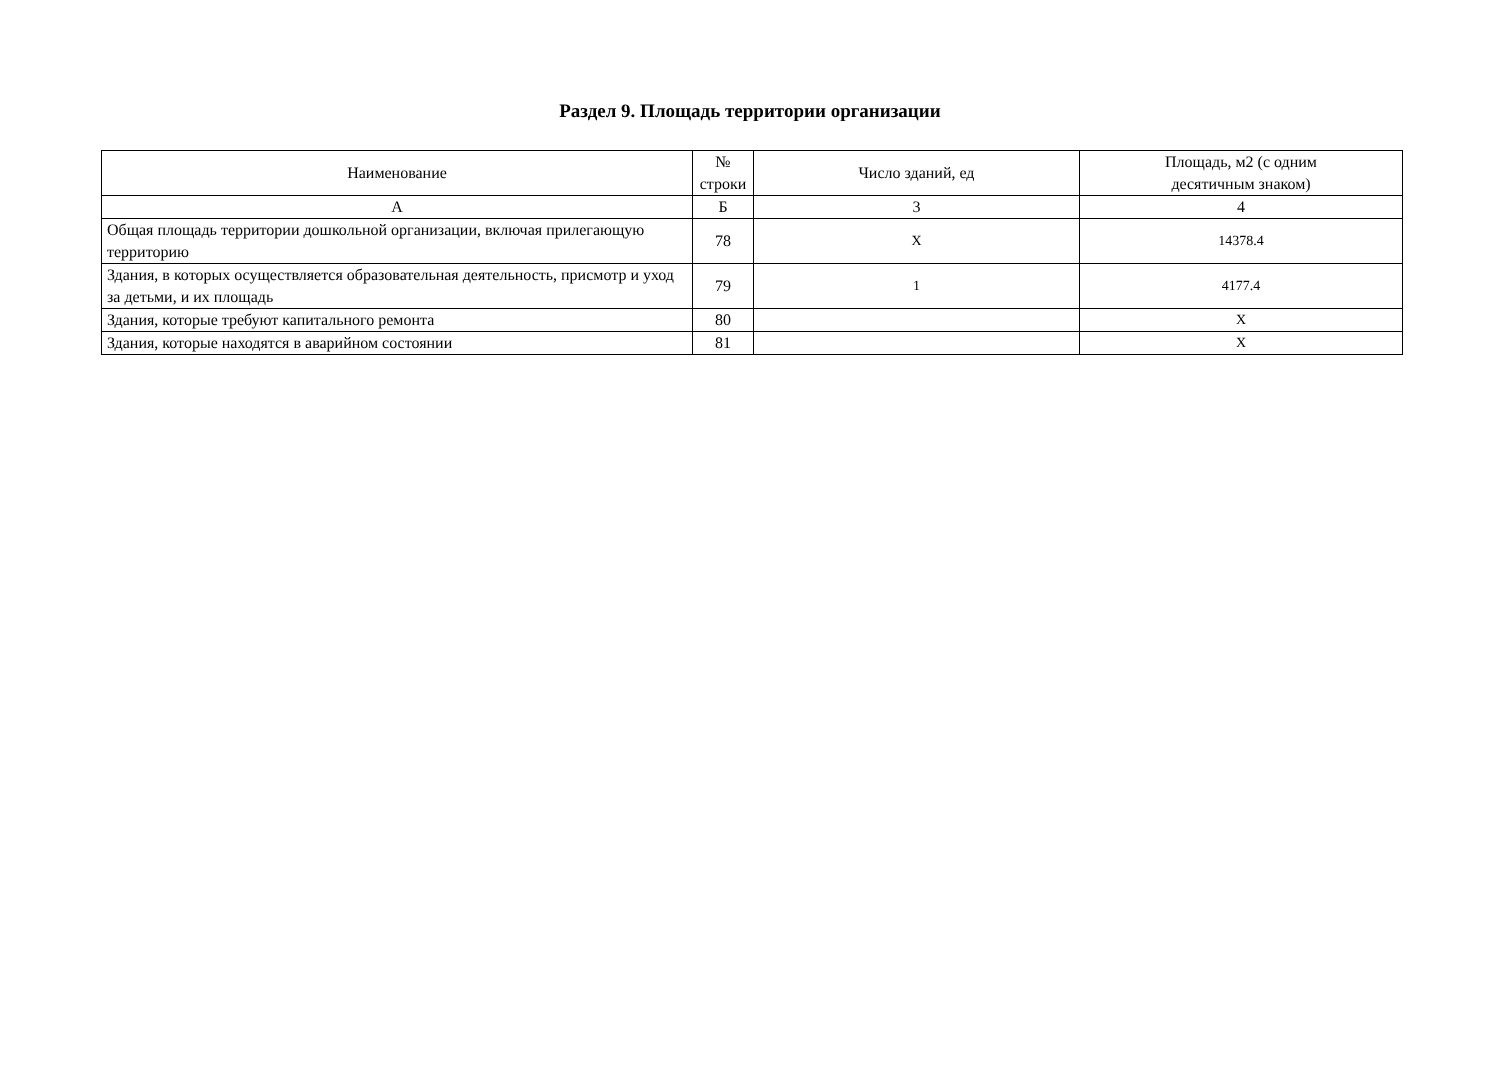Раздел 9. Площадь территории организации
| Наименование | № строки | Число зданий, ед | Площадь, м2 (с одним десятичным знаком) |
| --- | --- | --- | --- |
| А | Б | 3 | 4 |
| Общая площадь территории дошкольной организации, включая прилегающую территорию | 78 | X | 14378.4 |
| Здания, в которых осуществляется образовательная деятельность, присмотр и уход за детьми, и их площадь | 79 | 1 | 4177.4 |
| Здания, которые требуют капитального ремонта | 80 | | X |
| Здания, которые находятся в аварийном состоянии | 81 | | X |